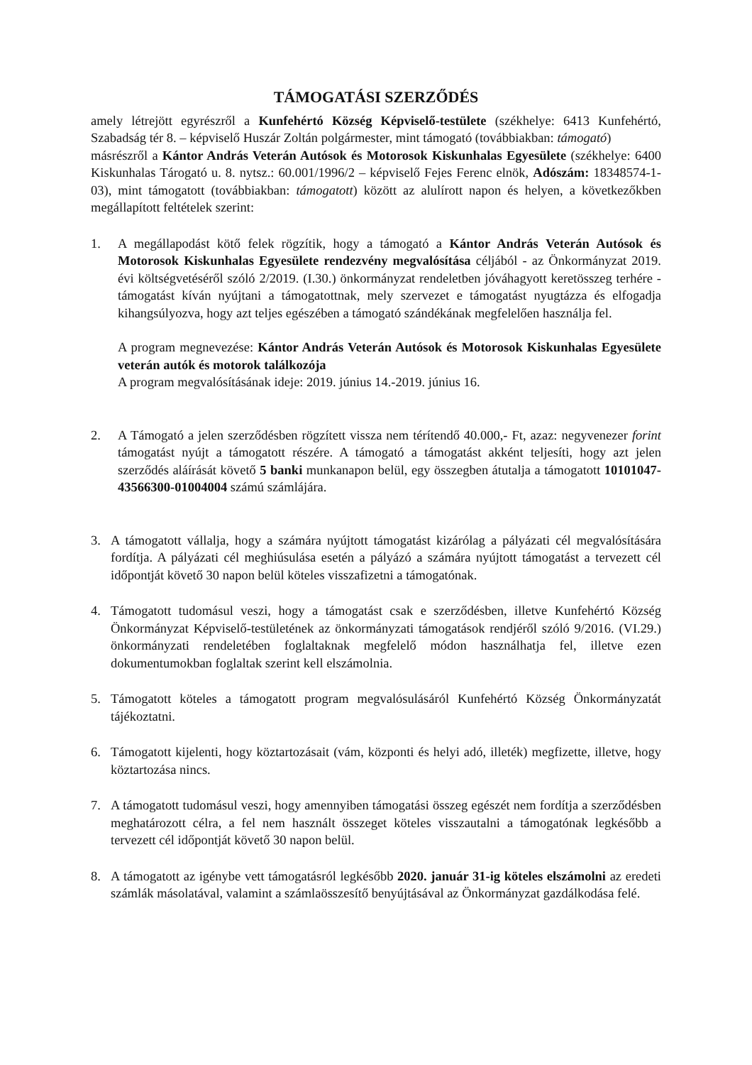TÁMOGATÁSI SZERZŐDÉS
amely létrejött egyrészről a Kunfehértó Község Képviselő-testülete (székhelye: 6413 Kunfehértó, Szabadság tér 8. – képviselő Huszár Zoltán polgármester, mint támogató (továbbiakban: támogató)
másrészről a Kántor András Veterán Autósok és Motorosok Kiskunhalas Egyesülete (székhelye: 6400 Kiskunhalas Tárogató u. 8. nytsz.: 60.001/1996/2 – képviselő Fejes Ferenc elnök, Adószám: 18348574-1-03), mint támogatott (továbbiakban: támogatott) között az alulírott napon és helyen, a következőkben megállapított feltételek szerint:
1. A megállapodást kötő felek rögzítik, hogy a támogató a Kántor András Veterán Autósok és Motorosok Kiskunhalas Egyesülete rendezvény megvalósítása céljából - az Önkormányzat 2019. évi költségvetéséről szóló 2/2019. (I.30.) önkormányzat rendeletben jóváhagyott keretösszeg terhére - támogatást kíván nyújtani a támogatottnak, mely szervezet e támogatást nyugtázza és elfogadja kihangsúlyozva, hogy azt teljes egészében a támogató szándékának megfelelően használja fel.
A program megnevezése: Kántor András Veterán Autósok és Motorosok Kiskunhalas Egyesülete veterán autók és motorok találkozója
A program megvalósításának ideje: 2019. június 14.-2019. június 16.
2. A Támogató a jelen szerződésben rögzített vissza nem térítendő 40.000,- Ft, azaz: negyvenezer forint támogatást nyújt a támogatott részére. A támogató a támogatást akként teljesíti, hogy azt jelen szerződés aláírását követő 5 banki munkanapon belül, egy összegben átutalja a támogatott 10101047-43566300-01004004 számú számlájára.
3. A támogatott vállalja, hogy a számára nyújtott támogatást kizárólag a pályázati cél megvalósítására fordítja. A pályázati cél meghiúsulása esetén a pályázó a számára nyújtott támogatást a tervezett cél időpontját követő 30 napon belül köteles visszafizetni a támogatónak.
4. Támogatott tudomásul veszi, hogy a támogatást csak e szerződésben, illetve Kunfehértó Község Önkormányzat Képviselő-testületének az önkormányzati támogatások rendjéről szóló 9/2016. (VI.29.) önkormányzati rendeletében foglaltaknak megfelelő módon használhatja fel, illetve ezen dokumentumokban foglaltak szerint kell elszámolnia.
5. Támogatott köteles a támogatott program megvalósulásáról Kunfehértó Község Önkormányzatát tájékoztatni.
6. Támogatott kijelenti, hogy köztartozásait (vám, központi és helyi adó, illeték) megfizette, illetve, hogy köztartozása nincs.
7. A támogatott tudomásul veszi, hogy amennyiben támogatási összeg egészét nem fordítja a szerződésben meghatározott célra, a fel nem használt összeget köteles visszautalni a támogatónak legkésőbb a tervezett cél időpontját követő 30 napon belül.
8. A támogatott az igénybe vett támogatásról legkésőbb 2020. január 31-ig köteles elszámolni az eredeti számlák másolatával, valamint a számlaösszesítő benyújtásával az Önkormányzat gazdálkodása felé.